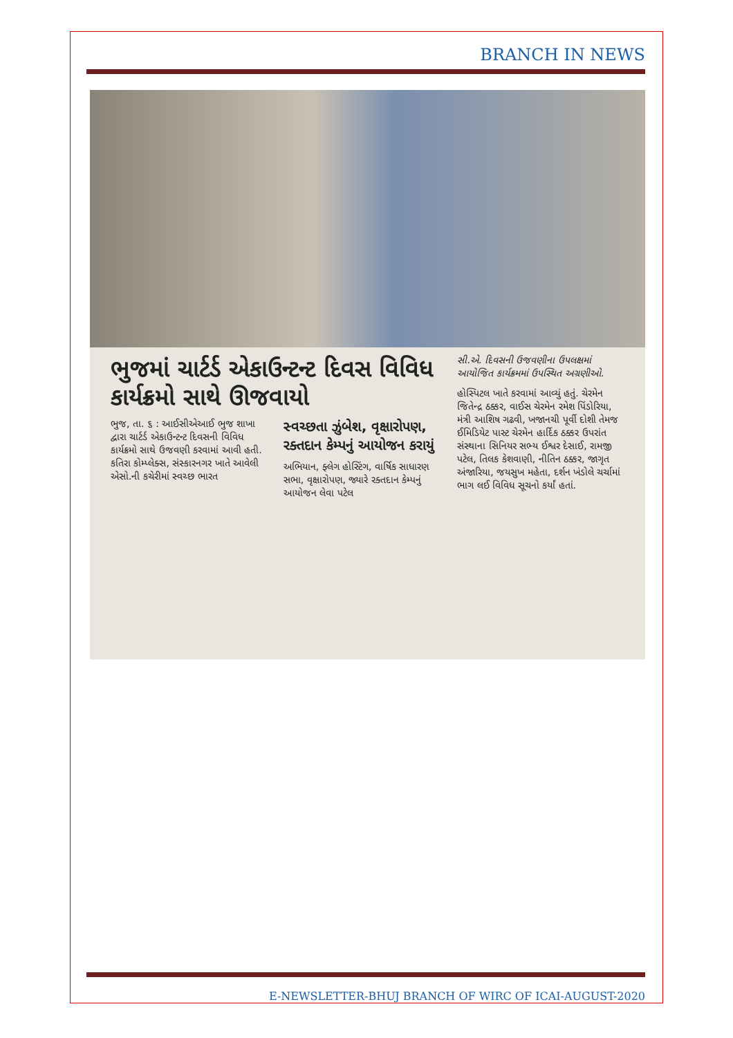BRANCH IN NEWS
ભુજમાં ચાર્ટર્ડ એકાઉન્ટન્ટ દિવસ વિવિધ કાર્યક્રમો સાથે ઊજવાયો
ભુજ, તા. ૬ : આઈસીએઆઈ ભુજ શાખા દ્વારા ચાર્ટર્ડ એકાઉન્ટન્ટ દિવસની વિવિધ કાર્યક્રમો સાથે ઉજવણી કરવામાં આવી હતી. કતિરા કોમ્પ્લેક્સ, સંસ્કારનગર ખાતે આવેલી એસો.ની કચેરીમાં સ્વચ્છ ભારત
સ્વચ્છતા ઝુંબેશ, વૃક્ષારોપણ, રક્તદાન કેમ્પનું આયોજન કરાયું
અભિયાન, ફ્લેગ હોસ્ટિંગ, વાર્ષિક સાધારણ સભા, વૃક્ષારોપણ, જ્યારે રક્તદાન કેમ્પનું આયોજન લેવા પટેલ
સી.એ. દિવસની ઉજવણીના ઉપલક્ષમાં આયોજિત કાર્યક્રમમાં ઉપસ્થિત અગ્રણીઓ.
હોસ્પિટલ ખાતે કરવામાં આવ્યું હતું. ચેરમેન જિતેન્દ્ર ઠક્કર, વાઈસ ચેરમેન રમેશ પિંડોરિયા, મંત્રી આશિષ ગઢવી, ખજાનચી પૂર્વી દોશી તેમજ ઈમિડિયેટ પાસ્ટ ચેરમેન હાર્દિક ઠક્કર ઉપરાંત સંસ્થાના સિનિયર સભ્ય ઈશ્વર દેસાઈ, રામજી પટેલ, તિલક કેશવાણી, નીતિન ઠક્કર, જાગૃત અંજારિયા, જયસુખ મહેતા, દર્શન ખંડોલે ચર્ચામાં ભાગ લઈ વિવિધ સૂચનો કર્યાં હતાં.
E-NEWSLETTER-BHUJ BRANCH OF WIRC OF ICAI-AUGUST-2020